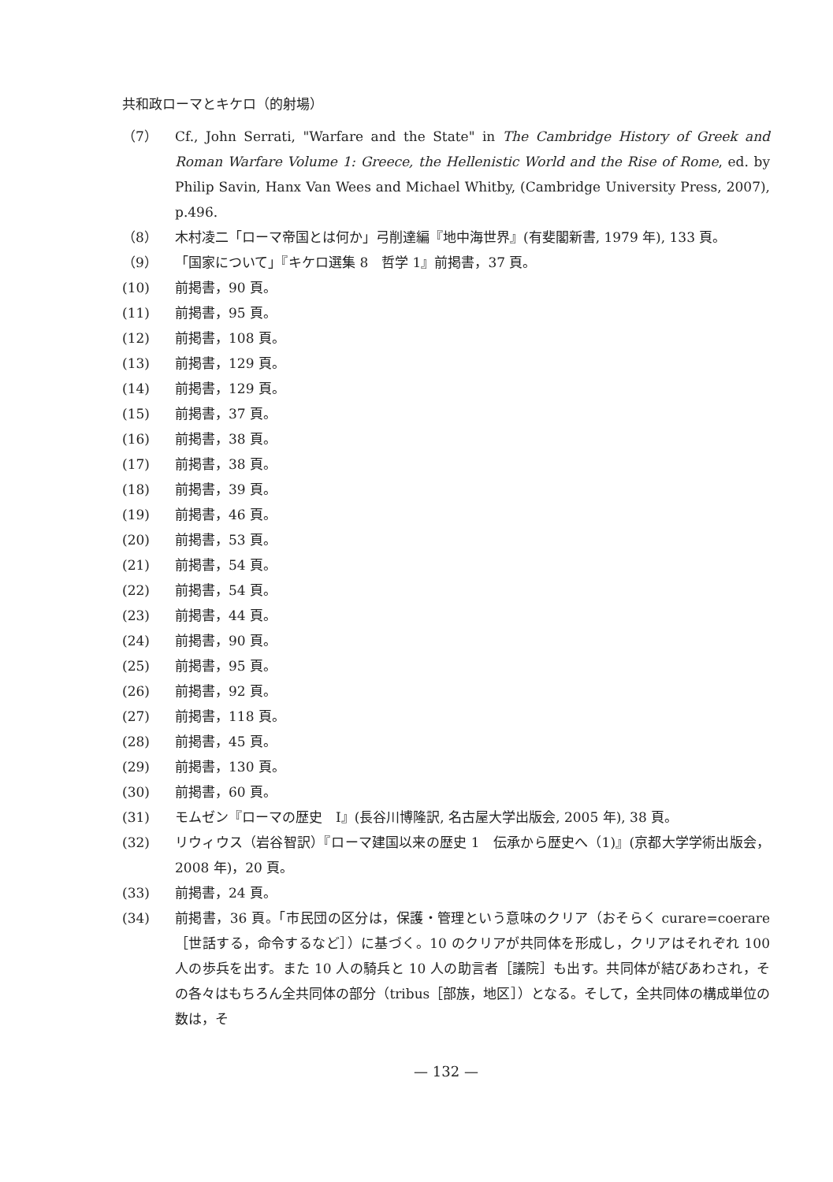共和政ローマとキケロ（的射場）
（7） Cf., John Serrati, "Warfare and the State" in The Cambridge History of Greek and Roman Warfare Volume 1: Greece, the Hellenistic World and the Rise of Rome, ed. by Philip Savin, Hanx Van Wees and Michael Whitby, (Cambridge University Press, 2007), p.496.
（8） 木村凌二「ローマ帝国とは何か」弓削達編『地中海世界』(有斐閣新書, 1979 年), 133 頁。
（9） 「国家について」『キケロ選集 8　哲学 1』前掲書，37 頁。
(10) 前掲書，90 頁。
(11) 前掲書，95 頁。
(12) 前掲書，108 頁。
(13) 前掲書，129 頁。
(14) 前掲書，129 頁。
(15) 前掲書，37 頁。
(16) 前掲書，38 頁。
(17) 前掲書，38 頁。
(18) 前掲書，39 頁。
(19) 前掲書，46 頁。
(20) 前掲書，53 頁。
(21) 前掲書，54 頁。
(22) 前掲書，54 頁。
(23) 前掲書，44 頁。
(24) 前掲書，90 頁。
(25) 前掲書，95 頁。
(26) 前掲書，92 頁。
(27) 前掲書，118 頁。
(28) 前掲書，45 頁。
(29) 前掲書，130 頁。
(30) 前掲書，60 頁。
(31) モムゼン『ローマの歴史　I』(長谷川博隆訳, 名古屋大学出版会, 2005 年), 38 頁。
(32) リウィウス（岩谷智訳）『ローマ建国以来の歴史 1　伝承から歴史へ（1)』(京都大学学術出版会，2008 年)，20 頁。
(33) 前掲書，24 頁。
(34) 前掲書，36 頁。「市民団の区分は，保護・管理という意味のクリア（おそらく curare=coerare［世話する，命令するなど］）に基づく。10 のクリアが共同体を形成し，クリアはそれぞれ 100 人の歩兵を出す。また 10 人の騎兵と 10 人の助言者［議院］も出す。共同体が結びあわされ，その各々はもちろん全共同体の部分（tribus［部族，地区］）となる。そして，全共同体の構成単位の数は，そ
— 132 —